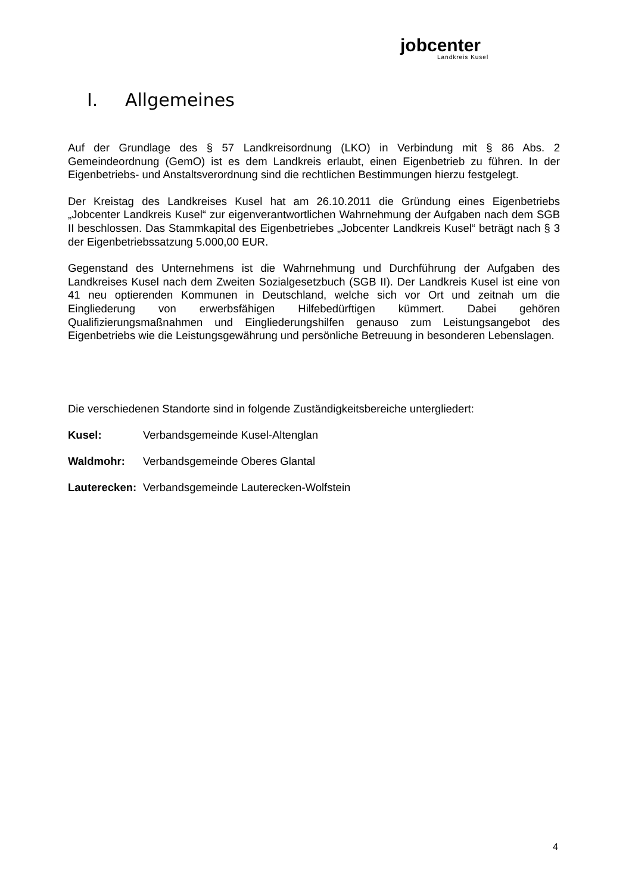jobcenter
Landkreis Kusel
I. Allgemeines
Auf der Grundlage des § 57 Landkreisordnung (LKO) in Verbindung mit § 86 Abs. 2 Gemeindeordnung (GemO) ist es dem Landkreis erlaubt, einen Eigenbetrieb zu führen. In der Eigenbetriebs- und Anstaltsverordnung sind die rechtlichen Bestimmungen hierzu festgelegt.
Der Kreistag des Landkreises Kusel hat am 26.10.2011 die Gründung eines Eigenbetriebs „Jobcenter Landkreis Kusel“ zur eigenverantwortlichen Wahrnehmung der Aufgaben nach dem SGB II beschlossen. Das Stammkapital des Eigenbetriebes „Jobcenter Landkreis Kusel“ beträgt nach § 3 der Eigenbetriebssatzung 5.000,00 EUR.
Gegenstand des Unternehmens ist die Wahrnehmung und Durchführung der Aufgaben des Landkreises Kusel nach dem Zweiten Sozialgesetzbuch (SGB II). Der Landkreis Kusel ist eine von 41 neu optierenden Kommunen in Deutschland, welche sich vor Ort und zeitnah um die Eingliederung von erwerbsfähigen Hilfebedürftigen kümmert. Dabei gehören Qualifizierungsmaßnahmen und Eingliederungshilfen genauso zum Leistungsangebot des Eigenbetriebs wie die Leistungsgewährung und persönliche Betreuung in besonderen Lebenslagen.
Die verschiedenen Standorte sind in folgende Zuständigkeitsbereiche untergliedert:
Kusel: Verbandsgemeinde Kusel-Altenglan
Waldmohr: Verbandsgemeinde Oberes Glantal
Lauterecken: Verbandsgemeinde Lauterecken-Wolfstein
4